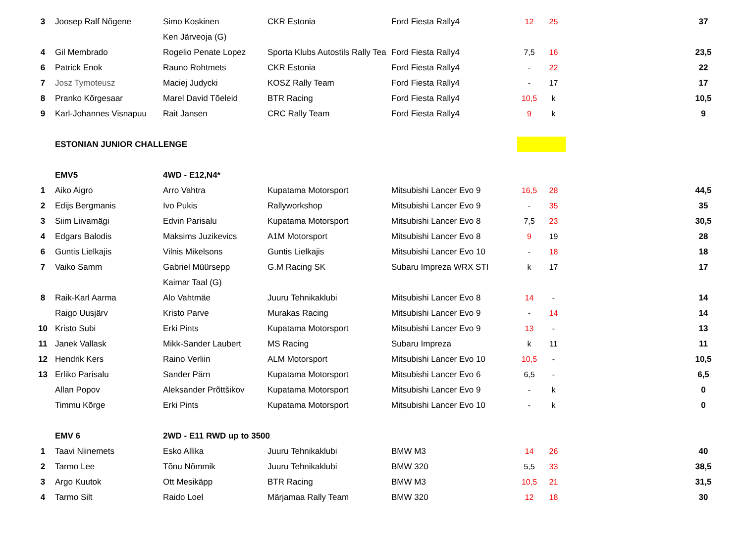| 3 | Joosep Ralf Nõgene | Simo Koskinen | CKR Estonia | Ford Fiesta Rally4 | 12 | 25 | | 37 |
| | | Ken Järveoja (G) | | | | | | |
| 4 | Gil Membrado | Rogelio Penate Lopez | Sporta Klubs Autostils Rally Tea | Ford Fiesta Rally4 | 7,5 | 16 | | 23,5 |
| 6 | Patrick Enok | Rauno Rohtmets | CKR Estonia | Ford Fiesta Rally4 | - | 22 | | 22 |
| 7 | Josz Tymoteusz | Maciej Judycki | KOSZ Rally Team | Ford Fiesta Rally4 | - | 17 | | 17 |
| 8 | Pranko Kõrgesaar | Marel David Tõeleid | BTR Racing | Ford Fiesta Rally4 | 10,5 | k | | 10,5 |
| 9 | Karl-Johannes Visnapuu | Rait Jansen | CRC Rally Team | Ford Fiesta Rally4 | 9 | k | | 9 |
| | ESTONIAN JUNIOR CHALLENGE | | | | | | | |
| | EMV5 | 4WD - E12,N4* | | | | | | |
| 1 | Aiko Aigro | Arro Vahtra | Kupatama Motorsport | Mitsubishi Lancer Evo 9 | 16,5 | 28 | | 44,5 |
| 2 | Edijs Bergmanis | Ivo Pukis | Rallyworkshop | Mitsubishi Lancer Evo 9 | - | 35 | | 35 |
| 3 | Siim Liivamägi | Edvin Parisalu | Kupatama Motorsport | Mitsubishi Lancer Evo 8 | 7,5 | 23 | | 30,5 |
| 4 | Edgars Balodis | Maksims Juzikevics | A1M Motorsport | Mitsubishi Lancer Evo 8 | 9 | 19 | | 28 |
| 6 | Guntis Lielkajis | Vilnis Mikelsons | Guntis Lielkajis | Mitsubishi Lancer Evo 10 | - | 18 | | 18 |
| 7 | Vaiko Samm | Gabriel Müürsepp | G.M Racing SK | Subaru Impreza WRX STI | k | 17 | | 17 |
| | | Kaimar Taal (G) | | | | | | |
| 8 | Raik-Karl Aarma | Alo Vahtmäe | Juuru Tehnikaklubi | Mitsubishi Lancer Evo 8 | 14 | - | | 14 |
| | Raigo Uusjärv | Kristo Parve | Murakas Racing | Mitsubishi Lancer Evo 9 | - | 14 | | 14 |
| 10 | Kristo Subi | Erki Pints | Kupatama Motorsport | Mitsubishi Lancer Evo 9 | 13 | - | | 13 |
| 11 | Janek Vallask | Mikk-Sander Laubert | MS Racing | Subaru Impreza | k | 11 | | 11 |
| 12 | Hendrik Kers | Raino Verliin | ALM Motorsport | Mitsubishi Lancer Evo 10 | 10,5 | - | | 10,5 |
| 13 | Erliko Parisalu | Sander Pärn | Kupatama Motorsport | Mitsubishi Lancer Evo 6 | 6,5 | - | | 6,5 |
| | Allan Popov | Aleksander Prõttšikov | Kupatama Motorsport | Mitsubishi Lancer Evo 9 | - | k | | 0 |
| | Timmu Kõrge | Erki Pints | Kupatama Motorsport | Mitsubishi Lancer Evo 10 | - | k | | 0 |
| | EMV 6 | 2WD - E11 RWD up to 3500 | | | | | | |
| 1 | Taavi Niinemets | Esko Allika | Juuru Tehnikaklubi | BMW M3 | 14 | 26 | | 40 |
| 2 | Tarmo Lee | Tõnu Nõmmik | Juuru Tehnikaklubi | BMW 320 | 5,5 | 33 | | 38,5 |
| 3 | Argo Kuutok | Ott Mesikäpp | BTR Racing | BMW M3 | 10,5 | 21 | | 31,5 |
| 4 | Tarmo Silt | Raido Loel | Märjamaa Rally Team | BMW 320 | 12 | 18 | | 30 |